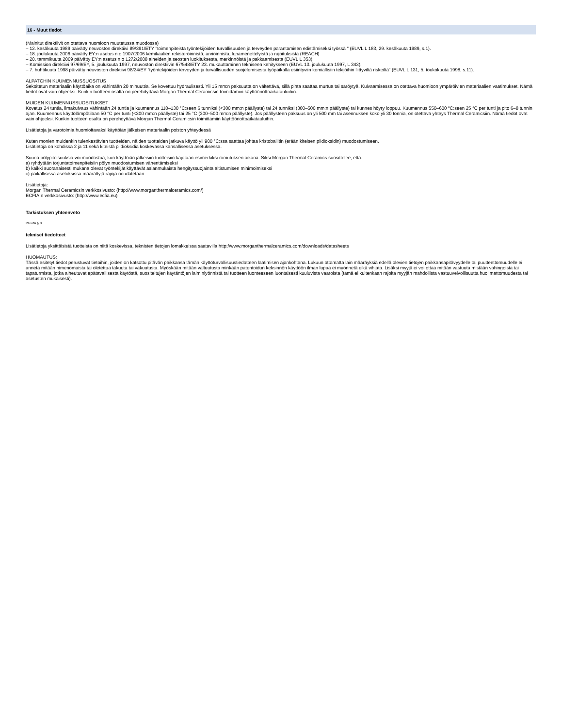16 - Muut tiedot
(Mainitut direktiivit on otettava huomioon muutetussa muodossa)
– 12. kesäkuuta 1989 päivätty neuvoston direktiivi 89/391/ETY "toimenpiteistä työntekijöiden turvallisuuden ja terveyden parantamisen edistämiseksi työssä " (EUVL L 183, 29. kesäkuuta 1989, s.1).
– 18. joulukuuta 2006 päivätty EY:n asetus n:o 1907/2006 kemikaalien rekisteröinnistä, arvioinnista, lupamenettelyistä ja rajoituksista (REACH)
– 20. tammikuuta 2009 päivätty EY:n asetus n:o 1272/2008 aineiden ja seosten luokituksesta, merkinnöistä ja pakkaamisesta (EUVL L 353)
– Komission direktiivi 97/69/EY, 5. joulukuuta 1997, neuvoston direktiivin 67/548/ETY 23. mukauttaminen tekniseen kehitykseen (EUVL 13. joulukuuta 1997, L 343).
– 7. huhtikuuta 1998 päivätty neuvoston direktiivi 98/24/EY ”työntekijöiden terveyden ja turvallisuuden suojelemisesta työpaikalla esiintyviin kemiallisiin tekijöihin liittyviltä riskeiltä” (EUVL L 131, 5. toukokuuta 1998, s.11).
ALPATCHIN KUUMENNUSSUOSITUS
Sekoitetun materiaalin käyttöaika on vähintään 20 minuuttia. Se kovettuu hydraulisesti. Yli 15 mm:n paksuutta on vältettävä, sillä pinta saattaa murtua tai säröytyä. Kuivaamisessa on otettava huomioon ympäröivien materiaalien vaatimukset. Nämä tiedot ovat vain ohjeeksi. Kunkin tuotteen osalta on perehdyttävä Morgan Thermal Ceramicsin toimittamiin käyttöönottoaikatauluihin.
MUIDEN KUUMENNUSSUOSITUKSET
Kovetus 24 tuntia, ilmakuivaus vähintään 24 tuntia ja kuumennus 110–130 °C:seen 6 tunniksi (<300 mm:n päällyste) tai 24 tunniksi (300–500 mm:n päällyste) tai kunnes höyry loppuu. Kuumennus 550–600 ºC:seen 25 °C per tunti ja pito 6–8 tunnin ajan. Kuumennus käyttölämpötilaan 50 °C per tunti (<300 mm:n päällyste) tai 25 °C (300–500 mm:n päällyste). Jos päällysteen paksuus on yli 500 mm tai asennuksen koko yli 30 tonnia, on otettava yhteys Thermal Ceramicsiin. Nämä tiedot ovat vain ohjeeksi. Kunkin tuotteen osalta on perehdyttävä Morgan Thermal Ceramicsin toimittamiin käyttöönottoaikatauluihin.
Lisätietoja ja varotoimia huomioitavaksi käyttöiän jälkeisen materiaalin poiston yhteydessä
Kuten monien muidenkin tulenkestävien tuotteiden, näiden tuotteiden jatkuva käyttö yli 900 °C:ssa saattaa johtaa kristobaliitin (erään kiteisen piidioksidin) muodostumiseen.
Lisätietoja on kohdissa 2 ja 11 sekä kiteistä piidioksidia koskevassa kansallisessa asetuksessa.
Suuria pölypitoisuuksia voi muodostua, kun käyttöiän jälkeisiin tuotteisiin kajotaan esimerkiksi romutuksen aikana. Siksi Morgan Thermal Ceramics suosittelee, että:
a) ryhdytään torjuntatoimenpiteisiin pölyn muodostumisen vähentämiseksi
b) kaikki suoranaisesti mukana olevat työntekijät käyttävät asianmukaista hengityssuojainta altistumisen minimoimiseksi
c) paikallisissa asetuksissa määrättyjä rajoja noudatetaan.
Lisätietoja:
Morgan Thermal Ceramicsin verkkosivusto: (http://www.morganthermalceramics.com/)
ECFIA:n verkkosivusto: (http://www.ecfia.eu)
Tarkistuksen yhteenveto
Päivitä § 8
tekniset tiedotteet
Lisätietoja yksittäisistä tuotteista on niitä koskevissa, teknisten tietojen lomakkeissa saatavilla http://www.morganthermalceramics.com/downloads/datasheets
HUOMAUTUS:
Tässä esitetyt tiedot perustuvat tietoihin, joiden on katsottu pitävän paikkansa tämän käyttöturvallisuustiedotteen laatimisen ajankohtana. Lukuun ottamatta lain määräyksiä edellä olevien tietojen paikkansapitävyydelle tai puutteettomuudelle ei anneta mitään nimenomaista tai oletettua takuuta tai vakuutusta. Myöskään mitään valtuutusta minkään patentoidun keksinnön käyttöön ilman lupaa ei myönnetä eikä vihjata. Lisäksi myyjä ei voi ottaa mitään vastuuta mistään vahingoista tai tapaturmista, jotka aiheutuvat epätavallisesta käytöstä, suositeltujen käytäntöjen laiminlyönnistä tai tuotteen luonteeseen luontaisesti kuuluvista vaaroista (tämä ei kuitenkaan rajoita myyjän mahdollista vastuuvelvollisuutta huolimattomuudesta tai asetusten mukaisesti).